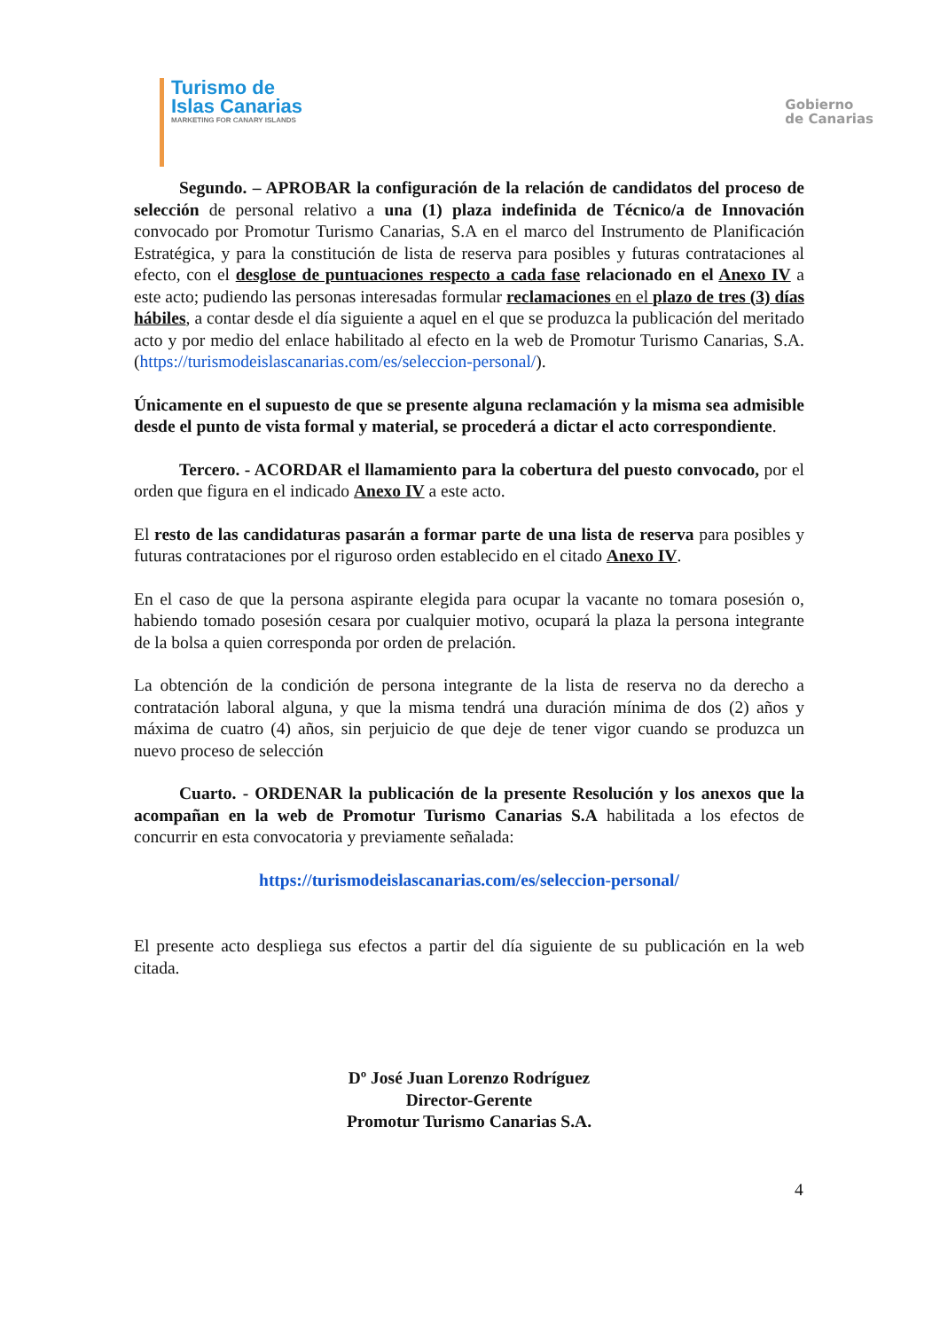Turismo de
Islas Canarias
MARKETING FOR CANARY ISLANDS
Gobierno
de Canarias
Segundo. – APROBAR la configuración de la relación de candidatos del proceso de selección de personal relativo a una (1) plaza indefinida de Técnico/a de Innovación convocado por Promotur Turismo Canarias, S.A en el marco del Instrumento de Planificación Estratégica, y para la constitución de lista de reserva para posibles y futuras contrataciones al efecto, con el desglose de puntuaciones respecto a cada fase relacionado en el Anexo IV a este acto; pudiendo las personas interesadas formular reclamaciones en el plazo de tres (3) días hábiles, a contar desde el día siguiente a aquel en el que se produzca la publicación del meritado acto y por medio del enlace habilitado al efecto en la web de Promotur Turismo Canarias, S.A. (https://turismodeislascanarias.com/es/seleccion-personal/).
Únicamente en el supuesto de que se presente alguna reclamación y la misma sea admisible desde el punto de vista formal y material, se procederá a dictar el acto correspondiente.
Tercero. - ACORDAR el llamamiento para la cobertura del puesto convocado, por el orden que figura en el indicado Anexo IV a este acto.
El resto de las candidaturas pasarán a formar parte de una lista de reserva para posibles y futuras contrataciones por el riguroso orden establecido en el citado Anexo IV.
En el caso de que la persona aspirante elegida para ocupar la vacante no tomara posesión o, habiendo tomado posesión cesara por cualquier motivo, ocupará la plaza la persona integrante de la bolsa a quien corresponda por orden de prelación.
La obtención de la condición de persona integrante de la lista de reserva no da derecho a contratación laboral alguna, y que la misma tendrá una duración mínima de dos (2) años y máxima de cuatro (4) años, sin perjuicio de que deje de tener vigor cuando se produzca un nuevo proceso de selección
Cuarto. - ORDENAR la publicación de la presente Resolución y los anexos que la acompañan en la web de Promotur Turismo Canarias S.A habilitada a los efectos de concurrir en esta convocatoria y previamente señalada:
https://turismodeislascanarias.com/es/seleccion-personal/
El presente acto despliega sus efectos a partir del día siguiente de su publicación en la web citada.
Dº José Juan Lorenzo Rodríguez
Director-Gerente
Promotur Turismo Canarias S.A.
4